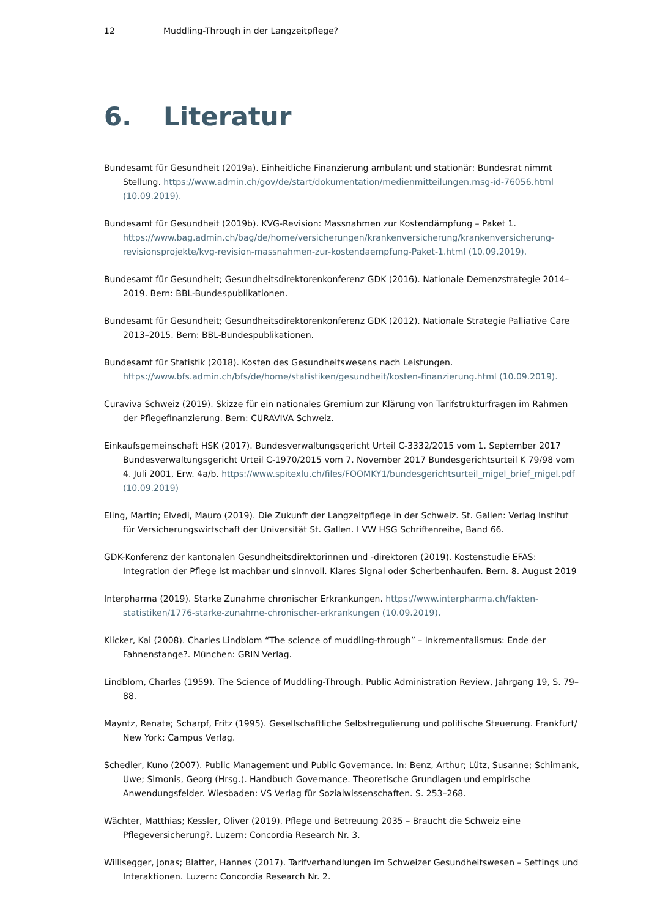12 Muddling-Through in der Langzeitpflege?
6. Literatur
Bundesamt für Gesundheit (2019a). Einheitliche Finanzierung ambulant und stationär: Bundesrat nimmt Stellung. https://www.admin.ch/gov/de/start/dokumentation/medienmitteilungen.msg-id-76056.html (10.09.2019).
Bundesamt für Gesundheit (2019b). KVG-Revision: Massnahmen zur Kostendämpfung – Paket 1. https://www.bag.admin.ch/bag/de/home/versicherungen/krankenversicherung/krankenversicherung-revisionsprojekte/kvg-revision-massnahmen-zur-kostendaempfung-Paket-1.html (10.09.2019).
Bundesamt für Gesundheit; Gesundheitsdirektorenkonferenz GDK (2016). Nationale Demenzstrategie 2014–2019. Bern: BBL-Bundespublikationen.
Bundesamt für Gesundheit; Gesundheitsdirektorenkonferenz GDK (2012). Nationale Strategie Palliative Care 2013–2015. Bern: BBL-Bundespublikationen.
Bundesamt für Statistik (2018). Kosten des Gesundheitswesens nach Leistungen. https://www.bfs.admin.ch/bfs/de/home/statistiken/gesundheit/kosten-finanzierung.html (10.09.2019).
Curaviva Schweiz (2019). Skizze für ein nationales Gremium zur Klärung von Tarifstrukturfragen im Rahmen der Pflegefinanzierung. Bern: CURAVIVA Schweiz.
Einkaufsgemeinschaft HSK (2017). Bundesverwaltungsgericht Urteil C-3332/2015 vom 1. September 2017 Bundesverwaltungsgericht Urteil C-1970/2015 vom 7. November 2017 Bundesgerichtsurteil K 79/98 vom 4. Juli 2001, Erw. 4a/b. https://www.spitexlu.ch/files/FOOMKY1/bundesgerichtsurteil_migel_brief_migel.pdf (10.09.2019)
Eling, Martin; Elvedi, Mauro (2019). Die Zukunft der Langzeitpflege in der Schweiz. St. Gallen: Verlag Institut für Versicherungswirtschaft der Universität St. Gallen. I VW HSG Schriftenreihe, Band 66.
GDK-Konferenz der kantonalen Gesundheitsdirektorinnen und -direktoren (2019). Kostenstudie EFAS: Integration der Pflege ist machbar und sinnvoll. Klares Signal oder Scherbenhaufen. Bern. 8. August 2019
Interpharma (2019). Starke Zunahme chronischer Erkrankungen. https://www.interpharma.ch/fakten-statistiken/1776-starke-zunahme-chronischer-erkrankungen (10.09.2019).
Klicker, Kai (2008). Charles Lindblom “The science of muddling-through” – Inkrementalismus: Ende der Fahnenstange?. München: GRIN Verlag.
Lindblom, Charles (1959). The Science of Muddling-Through. Public Administration Review, Jahrgang 19, S. 79–88.
Mayntz, Renate; Scharpf, Fritz (1995). Gesellschaftliche Selbstregulierung und politische Steuerung. Frankfurt/ New York: Campus Verlag.
Schedler, Kuno (2007). Public Management und Public Governance. In: Benz, Arthur; Lütz, Susanne; Schimank, Uwe; Simonis, Georg (Hrsg.). Handbuch Governance. Theoretische Grundlagen und empirische Anwendungsfelder. Wiesbaden: VS Verlag für Sozialwissenschaften. S. 253–268.
Wächter, Matthias; Kessler, Oliver (2019). Pflege und Betreuung 2035 – Braucht die Schweiz eine Pflegeversicherung?. Luzern: Concordia Research Nr. 3.
Willisegger, Jonas; Blatter, Hannes (2017). Tarifverhandlungen im Schweizer Gesundheitswesen – Settings und Interaktionen. Luzern: Concordia Research Nr. 2.